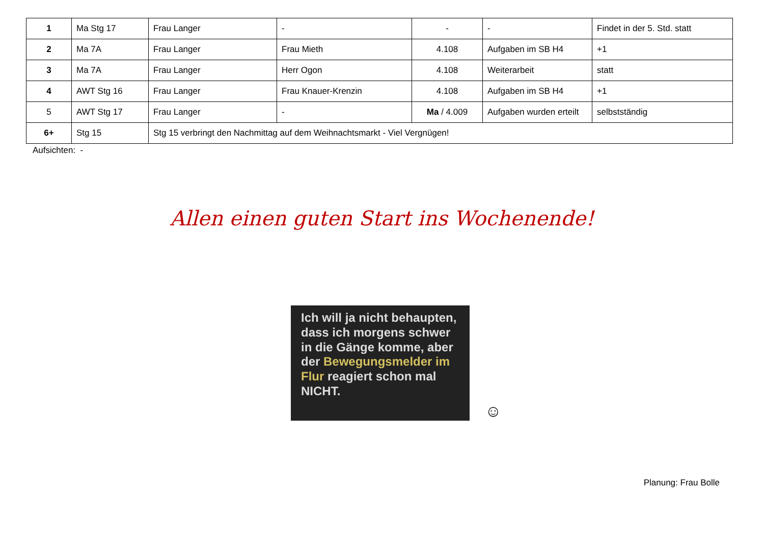| 1 | Ma Stg 17 | Frau Langer | - | - | - | Findet in der 5. Std. statt |
| 2 | Ma 7A | Frau Langer | Frau Mieth | 4.108 | Aufgaben im SB H4 | +1 |
| 3 | Ma 7A | Frau Langer | Herr Ogon | 4.108 | Weiterarbeit | statt |
| 4 | AWT Stg 16 | Frau Langer | Frau Knauer-Krenzin | 4.108 | Aufgaben im SB H4 | +1 |
| 5 | AWT Stg 17 | Frau Langer | - | Ma / 4.009 | Aufgaben wurden erteilt | selbstständig |
| 6+ | Stg 15 | Stg 15 verbringt den Nachmittag auf dem Weihnachtsmarkt - Viel Vergnügen! | | | | |
Aufsichten: -
Allen einen guten Start ins Wochenende!
Ich will ja nicht behaupten, dass ich morgens schwer in die Gänge komme, aber der Bewegungsmelder im Flur reagiert schon mal NICHT.
☺
Planung: Frau Bolle